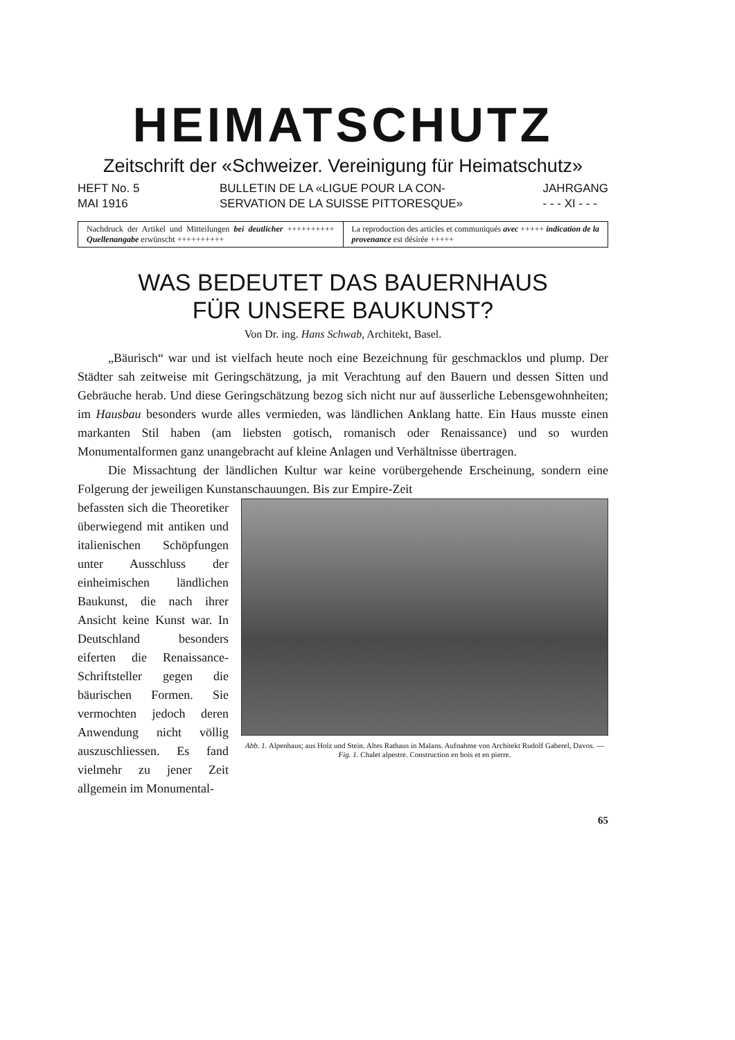HEIMATSCHUTZ
Zeitschrift der «Schweizer. Vereinigung für Heimatschutz»
HEFT No. 5
MAI 1916 BULLETIN DE LA «LIGUE POUR LA CON-
SERVATION DE LA SUISSE PITTORESQUE» JAHRGANG
- - - XI - - -
Nachdruck der Artikel und Mitteilungen bei deutlicher ++++++++++ Quellenangabe erwünscht ++++++++++
La reproduction des articles et communiqués avec +++++ indication de la provenance est désirée +++++
WAS BEDEUTET DAS BAUERNHAUS
FÜR UNSERE BAUKUNST?
Von Dr. ing. Hans Schwab, Architekt, Basel.
„Bäurisch“ war und ist vielfach heute noch eine Bezeichnung für geschmacklos und plump. Der Städter sah zeitweise mit Geringschätzung, ja mit Verachtung auf den Bauern und dessen Sitten und Gebräuche herab. Und diese Geringschätzung bezog sich nicht nur auf äusserliche Lebensgewohnheiten; im Hausbau besonders wurde alles vermieden, was ländlichen Anklang hatte. Ein Haus musste einen markanten Stil haben (am liebsten gotisch, romanisch oder Renaissance) und so wurden Monumentalformen ganz unangebracht auf kleine Anlagen und Verhältnisse übertragen.
Die Missachtung der ländlichen Kultur war keine vorübergehende Erscheinung, sondern eine Folgerung der jeweiligen Kunstanschauungen. Bis zur Empire-Zeit
befassten sich die Theoretiker überwiegend mit antiken und italienischen Schöpfungen unter Ausschluss der einheimischen ländlichen Baukunst, die nach ihrer Ansicht keine Kunst war. In Deutschland besonders eiferten die Renaissance-Schriftsteller gegen die bäurischen Formen. Sie vermochten jedoch deren Anwendung nicht völlig auszuschliessen. Es fand vielmehr zu jener Zeit allgemein im Monumental-
Abb. 1. Alpenhaus; aus Holz und Stein. Altes Rathaus in Malans. Aufnahme von Architekt Rudolf Gaberel, Davos. — Fig. 1. Chalet alpestre. Construction en bois et en pierre.
65